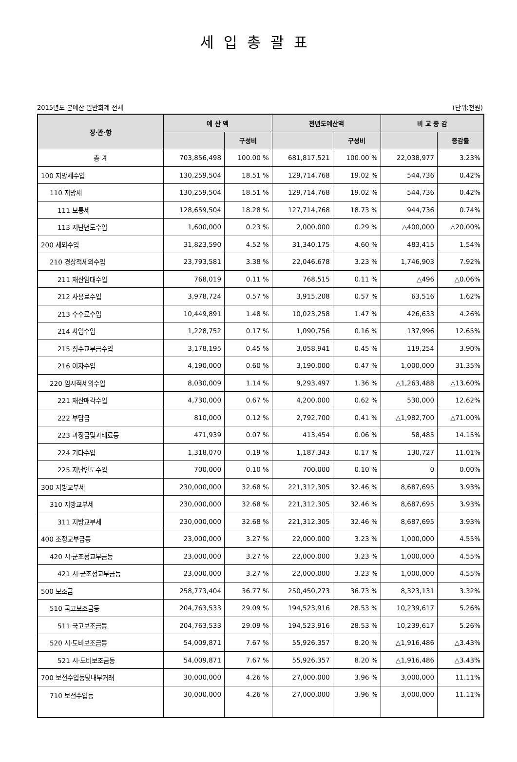세입총괄표
2015년도 본예산 일반회계 전체 (단위:천원)
| 장·관·항 | 예 산 액 | | 전년도예산액 | | 비 교 증 감 | |
| --- | --- | --- | --- | --- | --- | --- |
| | | 구성비 | | 구성비 | | 증감률 |
| 총 계 | 703,856,498 | 100.00 % | 681,817,521 | 100.00 % | 22,038,977 | 3.23% |
| 100 지방세수입 | 130,259,504 | 18.51 % | 129,714,768 | 19.02 % | 544,736 | 0.42% |
| 110 지방세 | 130,259,504 | 18.51 % | 129,714,768 | 19.02 % | 544,736 | 0.42% |
| 111 보통세 | 128,659,504 | 18.28 % | 127,714,768 | 18.73 % | 944,736 | 0.74% |
| 113 지난년도수입 | 1,600,000 | 0.23 % | 2,000,000 | 0.29 % | △400,000 | △20.00% |
| 200 세외수입 | 31,823,590 | 4.52 % | 31,340,175 | 4.60 % | 483,415 | 1.54% |
| 210 경상적세외수입 | 23,793,581 | 3.38 % | 22,046,678 | 3.23 % | 1,746,903 | 7.92% |
| 211 재산임대수입 | 768,019 | 0.11 % | 768,515 | 0.11 % | △496 | △0.06% |
| 212 사용료수입 | 3,978,724 | 0.57 % | 3,915,208 | 0.57 % | 63,516 | 1.62% |
| 213 수수료수입 | 10,449,891 | 1.48 % | 10,023,258 | 1.47 % | 426,633 | 4.26% |
| 214 사업수입 | 1,228,752 | 0.17 % | 1,090,756 | 0.16 % | 137,996 | 12.65% |
| 215 징수교부금수입 | 3,178,195 | 0.45 % | 3,058,941 | 0.45 % | 119,254 | 3.90% |
| 216 이자수입 | 4,190,000 | 0.60 % | 3,190,000 | 0.47 % | 1,000,000 | 31.35% |
| 220 임시적세외수입 | 8,030,009 | 1.14 % | 9,293,497 | 1.36 % | △1,263,488 | △13.60% |
| 221 재산매각수입 | 4,730,000 | 0.67 % | 4,200,000 | 0.62 % | 530,000 | 12.62% |
| 222 부담금 | 810,000 | 0.12 % | 2,792,700 | 0.41 % | △1,982,700 | △71.00% |
| 223 과징금및과태료등 | 471,939 | 0.07 % | 413,454 | 0.06 % | 58,485 | 14.15% |
| 224 기타수입 | 1,318,070 | 0.19 % | 1,187,343 | 0.17 % | 130,727 | 11.01% |
| 225 지난연도수입 | 700,000 | 0.10 % | 700,000 | 0.10 % | 0 | 0.00% |
| 300 지방교부세 | 230,000,000 | 32.68 % | 221,312,305 | 32.46 % | 8,687,695 | 3.93% |
| 310 지방교부세 | 230,000,000 | 32.68 % | 221,312,305 | 32.46 % | 8,687,695 | 3.93% |
| 311 지방교부세 | 230,000,000 | 32.68 % | 221,312,305 | 32.46 % | 8,687,695 | 3.93% |
| 400 조정교부금등 | 23,000,000 | 3.27 % | 22,000,000 | 3.23 % | 1,000,000 | 4.55% |
| 420 시·군조정교부금등 | 23,000,000 | 3.27 % | 22,000,000 | 3.23 % | 1,000,000 | 4.55% |
| 421 시·군조정교부금등 | 23,000,000 | 3.27 % | 22,000,000 | 3.23 % | 1,000,000 | 4.55% |
| 500 보조금 | 258,773,404 | 36.77 % | 250,450,273 | 36.73 % | 8,323,131 | 3.32% |
| 510 국고보조금등 | 204,763,533 | 29.09 % | 194,523,916 | 28.53 % | 10,239,617 | 5.26% |
| 511 국고보조금등 | 204,763,533 | 29.09 % | 194,523,916 | 28.53 % | 10,239,617 | 5.26% |
| 520 시·도비보조금등 | 54,009,871 | 7.67 % | 55,926,357 | 8.20 % | △1,916,486 | △3.43% |
| 521 시·도비보조금등 | 54,009,871 | 7.67 % | 55,926,357 | 8.20 % | △1,916,486 | △3.43% |
| 700 보전수입등및내부거래 | 30,000,000 | 4.26 % | 27,000,000 | 3.96 % | 3,000,000 | 11.11% |
| 710 보전수입등 | 30,000,000 | 4.26 % | 27,000,000 | 3.96 % | 3,000,000 | 11.11% |